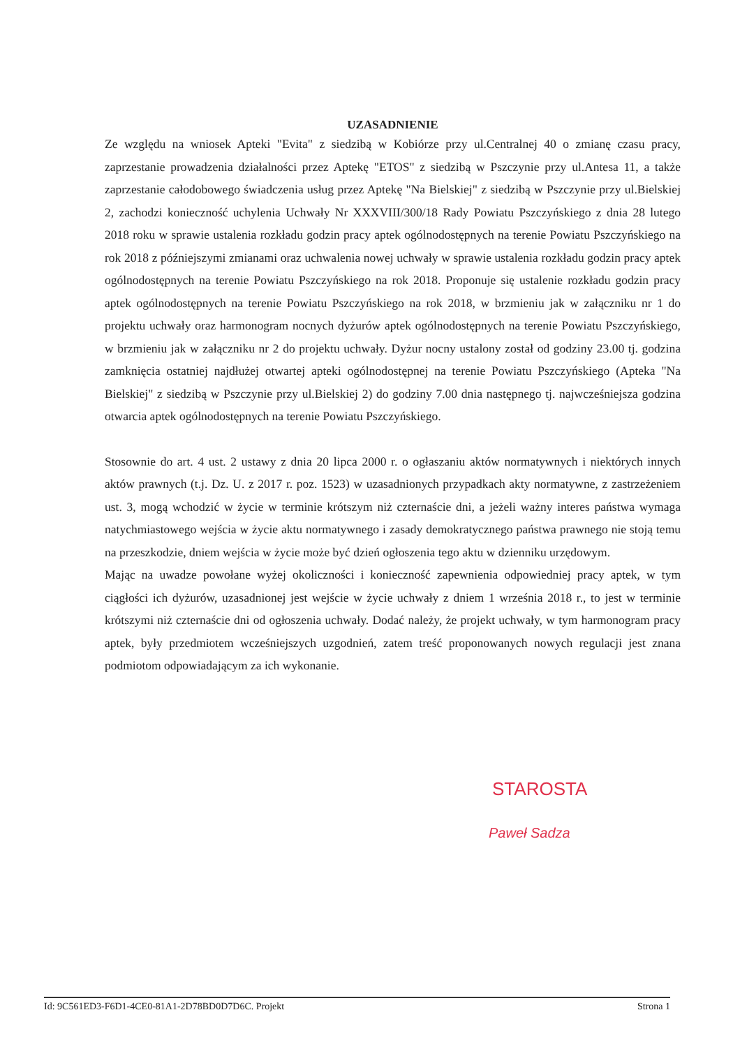UZASADNIENIE
Ze względu na wniosek Apteki "Evita" z siedzibą w Kobiórze przy ul.Centralnej 40 o zmianę czasu pracy, zaprzestanie prowadzenia działalności przez Aptekę "ETOS" z siedzibą w Pszczynie przy ul.Antesa 11, a także zaprzestanie całodobowego świadczenia usług przez Aptekę "Na Bielskiej" z siedzibą w Pszczynie przy ul.Bielskiej 2, zachodzi konieczność uchylenia Uchwały Nr XXXVIII/300/18 Rady Powiatu Pszczyńskiego z dnia 28 lutego 2018 roku w sprawie ustalenia rozkładu godzin pracy aptek ogólnodostępnych na terenie Powiatu Pszczyńskiego na rok 2018 z późniejszymi zmianami oraz uchwalenia nowej uchwały w sprawie ustalenia rozkładu godzin pracy aptek ogólnodostępnych na terenie Powiatu Pszczyńskiego na rok 2018. Proponuje się ustalenie rozkładu godzin pracy aptek ogólnodostępnych na terenie Powiatu Pszczyńskiego na rok 2018, w brzmieniu jak w załączniku nr 1 do projektu uchwały oraz harmonogram nocnych dyżurów aptek ogólnodostępnych na terenie Powiatu Pszczyńskiego, w brzmieniu jak w załączniku nr 2 do projektu uchwały. Dyżur nocny ustalony został od godziny 23.00 tj. godzina zamknięcia ostatniej najdłużej otwartej apteki ogólnodostępnej na terenie Powiatu Pszczyńskiego (Apteka "Na Bielskiej" z siedzibą w Pszczynie przy ul.Bielskiej 2) do godziny 7.00 dnia następnego tj. najwcześniejsza godzina otwarcia aptek ogólnodostępnych na terenie Powiatu Pszczyńskiego.
Stosownie do art. 4 ust. 2 ustawy z dnia 20 lipca 2000 r. o ogłaszaniu aktów normatywnych i niektórych innych aktów prawnych (t.j. Dz. U. z 2017 r. poz. 1523) w uzasadnionych przypadkach akty normatywne, z zastrzeżeniem ust. 3, mogą wchodzić w życie w terminie krótszym niż czternaście dni, a jeżeli ważny interes państwa wymaga natychmiastowego wejścia w życie aktu normatywnego i zasady demokratycznego państwa prawnego nie stoją temu na przeszkodzie, dniem wejścia w życie może być dzień ogłoszenia tego aktu w dzienniku urzędowym.
Mając na uwadze powołane wyżej okoliczności i konieczność zapewnienia odpowiedniej pracy aptek, w tym ciągłości ich dyżurów, uzasadnionej jest wejście w życie uchwały z dniem 1 września 2018 r., to jest w terminie krótszymi niż czternaście dni od ogłoszenia uchwały. Dodać należy, że projekt uchwały, w tym harmonogram pracy aptek, były przedmiotem wcześniejszych uzgodnień, zatem treść proponowanych nowych regulacji jest znana podmiotom odpowiadającym za ich wykonanie.
STAROSTA
Paweł Sadza
Id: 9C561ED3-F6D1-4CE0-81A1-2D78BD0D7D6C. Projekt Strona 1